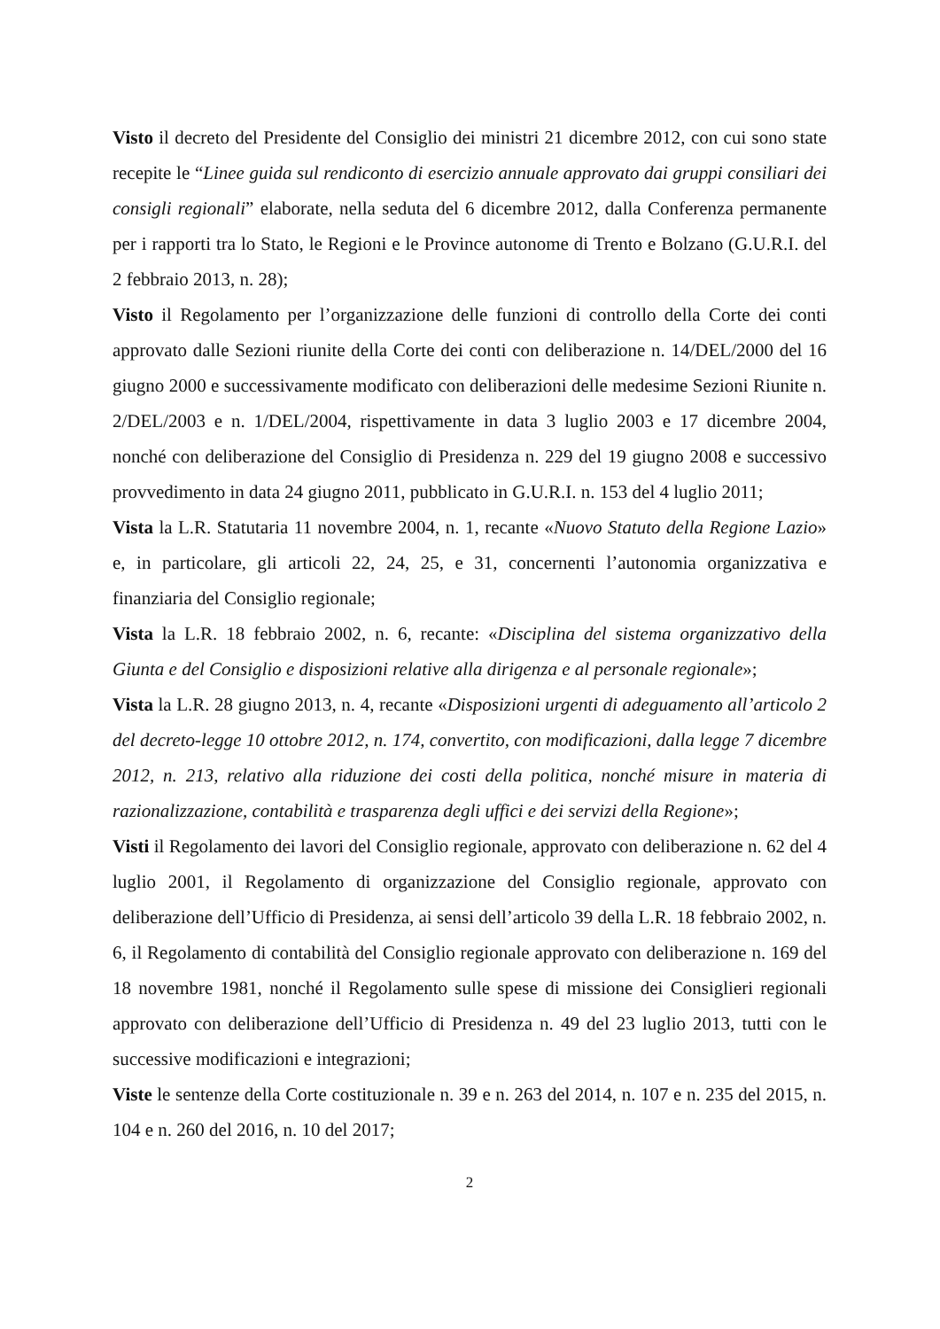Visto il decreto del Presidente del Consiglio dei ministri 21 dicembre 2012, con cui sono state recepite le “Linee guida sul rendiconto di esercizio annuale approvato dai gruppi consiliari dei consigli regionali” elaborate, nella seduta del 6 dicembre 2012, dalla Conferenza permanente per i rapporti tra lo Stato, le Regioni e le Province autonome di Trento e Bolzano (G.U.R.I. del 2 febbraio 2013, n. 28);
Visto il Regolamento per l’organizzazione delle funzioni di controllo della Corte dei conti approvato dalle Sezioni riunite della Corte dei conti con deliberazione n. 14/DEL/2000 del 16 giugno 2000 e successivamente modificato con deliberazioni delle medesime Sezioni Riunite n. 2/DEL/2003 e n. 1/DEL/2004, rispettivamente in data 3 luglio 2003 e 17 dicembre 2004, nonché con deliberazione del Consiglio di Presidenza n. 229 del 19 giugno 2008 e successivo provvedimento in data 24 giugno 2011, pubblicato in G.U.R.I. n. 153 del 4 luglio 2011;
Vista la L.R. Statutaria 11 novembre 2004, n. 1, recante «Nuovo Statuto della Regione Lazio» e, in particolare, gli articoli 22, 24, 25, e 31, concernenti l’autonomia organizzativa e finanziaria del Consiglio regionale;
Vista la L.R. 18 febbraio 2002, n. 6, recante: «Disciplina del sistema organizzativo della Giunta e del Consiglio e disposizioni relative alla dirigenza e al personale regionale»;
Vista la L.R. 28 giugno 2013, n. 4, recante «Disposizioni urgenti di adeguamento all’articolo 2 del decreto-legge 10 ottobre 2012, n. 174, convertito, con modificazioni, dalla legge 7 dicembre 2012, n. 213, relativo alla riduzione dei costi della politica, nonché misure in materia di razionalizzazione, contabilità e trasparenza degli uffici e dei servizi della Regione»;
Visti il Regolamento dei lavori del Consiglio regionale, approvato con deliberazione n. 62 del 4 luglio 2001, il Regolamento di organizzazione del Consiglio regionale, approvato con deliberazione dell’Ufficio di Presidenza, ai sensi dell’articolo 39 della L.R. 18 febbraio 2002, n. 6, il Regolamento di contabilità del Consiglio regionale approvato con deliberazione n. 169 del 18 novembre 1981, nonché il Regolamento sulle spese di missione dei Consiglieri regionali approvato con deliberazione dell’Ufficio di Presidenza n. 49 del 23 luglio 2013, tutti con le successive modificazioni e integrazioni;
Viste le sentenze della Corte costituzionale n. 39 e n. 263 del 2014, n. 107 e n. 235 del 2015, n. 104 e n. 260 del 2016, n. 10 del 2017;
2